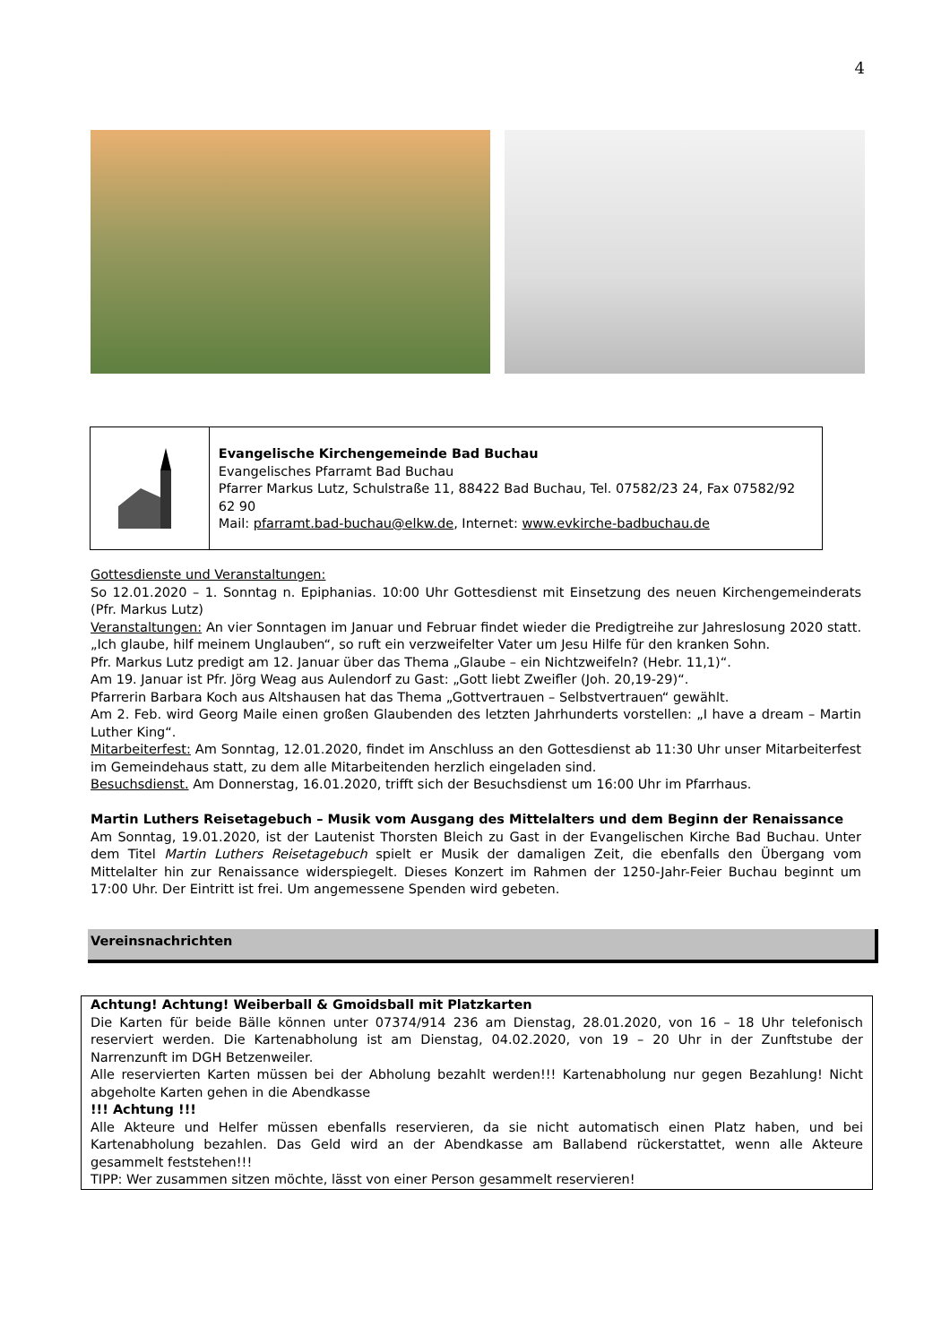4
Evangelische Kirchengemeinde Bad Buchau
Evangelisches Pfarramt Bad Buchau
Pfarrer Markus Lutz, Schulstraße 11, 88422 Bad Buchau, Tel. 07582/23 24, Fax 07582/92 62 90
Mail: pfarramt.bad-buchau@elkw.de, Internet: www.evkirche-badbuchau.de
Gottesdienste und Veranstaltungen:
So 12.01.2020 – 1. Sonntag n. Epiphanias. 10:00 Uhr Gottesdienst mit Einsetzung des neuen Kirchengemeinderats (Pfr. Markus Lutz)
Veranstaltungen: An vier Sonntagen im Januar und Februar findet wieder die Predigtreihe zur Jahreslosung 2020 statt. „Ich glaube, hilf meinem Unglauben“, so ruft ein verzweifelter Vater um Jesu Hilfe für den kranken Sohn.
Pfr. Markus Lutz predigt am 12. Januar über das Thema „Glaube – ein Nichtzweifeln? (Hebr. 11,1)“.
Am 19. Januar ist Pfr. Jörg Weag aus Aulendorf zu Gast: „Gott liebt Zweifler (Joh. 20,19-29)“.
Pfarrerin Barbara Koch aus Altshausen hat das Thema „Gottvertrauen – Selbstvertrauen“ gewählt.
Am 2. Feb. wird Georg Maile einen großen Glaubenden des letzten Jahrhunderts vorstellen: „I have a dream – Martin Luther King“.
Mitarbeiterfest: Am Sonntag, 12.01.2020, findet im Anschluss an den Gottesdienst ab 11:30 Uhr unser Mitarbeiterfest im Gemeindehaus statt, zu dem alle Mitarbeitenden herzlich eingeladen sind.
Besuchsdienst. Am Donnerstag, 16.01.2020, trifft sich der Besuchsdienst um 16:00 Uhr im Pfarrhaus.
Martin Luthers Reisetagebuch – Musik vom Ausgang des Mittelalters und dem Beginn der Renaissance
Am Sonntag, 19.01.2020, ist der Lautenist Thorsten Bleich zu Gast in der Evangelischen Kirche Bad Buchau. Unter dem Titel Martin Luthers Reisetagebuch spielt er Musik der damaligen Zeit, die ebenfalls den Übergang vom Mittelalter hin zur Renaissance widerspiegelt. Dieses Konzert im Rahmen der 1250-Jahr-Feier Buchau beginnt um 17:00 Uhr. Der Eintritt ist frei. Um angemessene Spenden wird gebeten.
Vereinsnachrichten
Achtung! Achtung! Weiberball & Gmoidsball mit Platzkarten
Die Karten für beide Bälle können unter 07374/914 236 am Dienstag, 28.01.2020, von 16 – 18 Uhr telefonisch reserviert werden. Die Kartenabholung ist am Dienstag, 04.02.2020, von 19 – 20 Uhr in der Zunftstube der Narrenzunft im DGH Betzenweiler.
Alle reservierten Karten müssen bei der Abholung bezahlt werden!!! Kartenabholung nur gegen Bezahlung! Nicht abgeholte Karten gehen in die Abendkasse
!!! Achtung !!!
Alle Akteure und Helfer müssen ebenfalls reservieren, da sie nicht automatisch einen Platz haben, und bei Kartenabholung bezahlen. Das Geld wird an der Abendkasse am Ballabend rückerstattet, wenn alle Akteure gesammelt feststehen!!!
TIPP: Wer zusammen sitzen möchte, lässt von einer Person gesammelt reservieren!